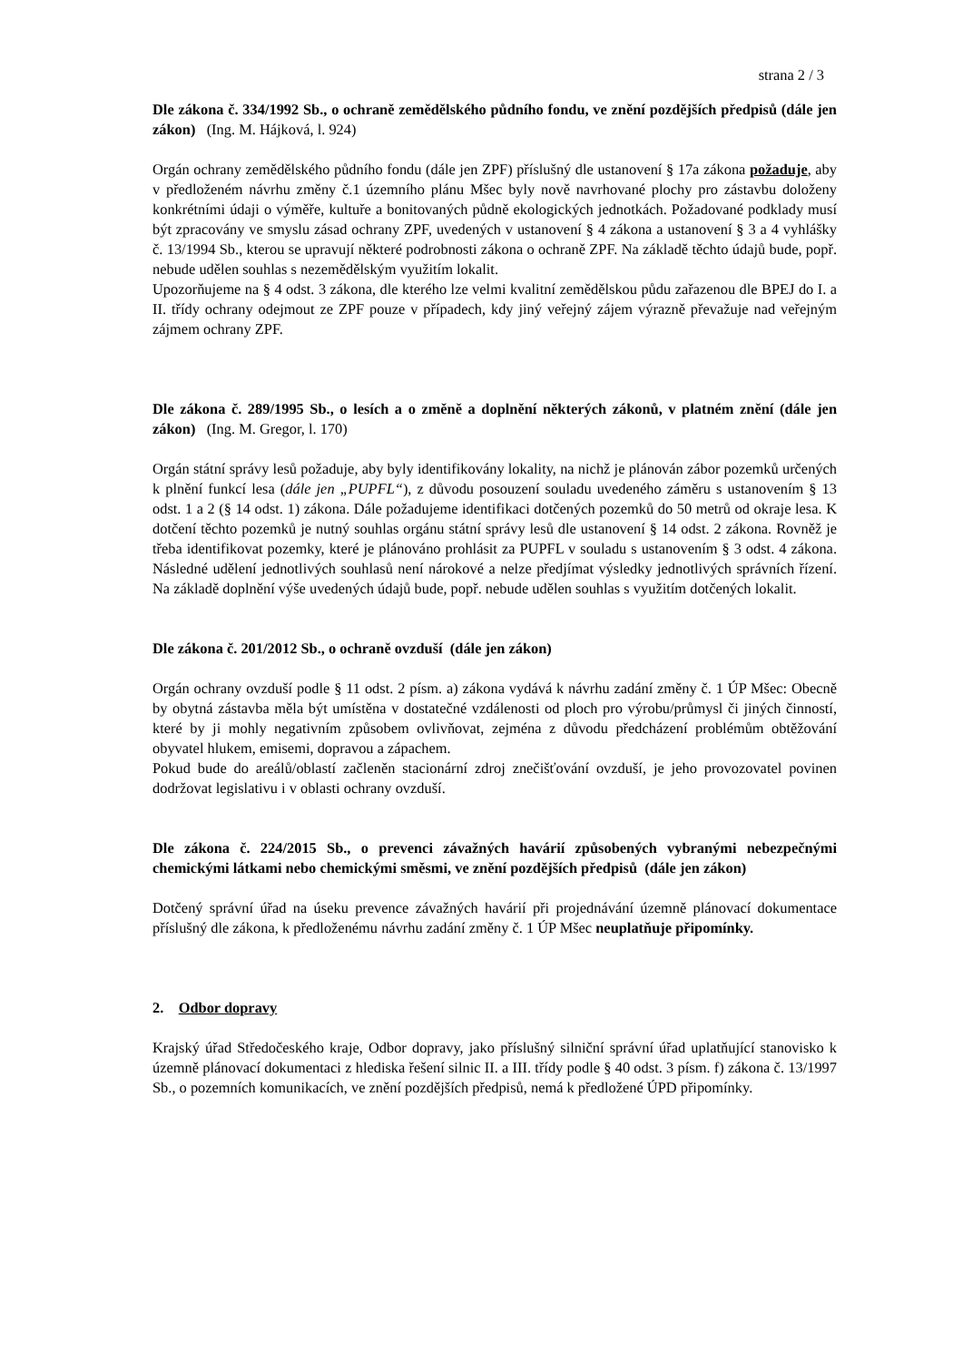strana 2 / 3
Dle zákona č. 334/1992 Sb., o ochraně zemědělského půdního fondu, ve znění pozdějších předpisů (dále jen zákon) (Ing. M. Hájková, l. 924)
Orgán ochrany zemědělského půdního fondu (dále jen ZPF) příslušný dle ustanovení § 17a zákona požaduje, aby v předloženém návrhu změny č.1 územního plánu Mšec byly nově navrhované plochy pro zástavbu doloženy konkrétními údaji o výměře, kultuře a bonitovaných půdně ekologických jednotkách. Požadované podklady musí být zpracovány ve smyslu zásad ochrany ZPF, uvedených v ustanovení § 4 zákona a ustanovení § 3 a 4 vyhlášky č. 13/1994 Sb., kterou se upravují některé podrobnosti zákona o ochraně ZPF. Na základě těchto údajů bude, popř. nebude udělen souhlas s nezemědělským využitím lokalit.
Upozorňujeme na § 4 odst. 3 zákona, dle kterého lze velmi kvalitní zemědělskou půdu zařazenou dle BPEJ do I. a II. třídy ochrany odejmout ze ZPF pouze v případech, kdy jiný veřejný zájem výrazně převažuje nad veřejným zájmem ochrany ZPF.
Dle zákona č. 289/1995 Sb., o lesích a o změně a doplnění některých zákonů, v platném znění (dále jen zákon) (Ing. M. Gregor, l. 170)
Orgán státní správy lesů požaduje, aby byly identifikovány lokality, na nichž je plánován zábor pozemků určených k plnění funkcí lesa (dále jen „PUPFL“), z důvodu posouzení souladu uvedeného záměru s ustanovením § 13 odst. 1 a 2 (§ 14 odst. 1) zákona. Dále požadujeme identifikaci dotčených pozemků do 50 metrů od okraje lesa. K dotčení těchto pozemků je nutný souhlas orgánu státní správy lesů dle ustanovení § 14 odst. 2 zákona. Rovněž je třeba identifikovat pozemky, které je plánováno prohlásit za PUPFL v souladu s ustanovením § 3 odst. 4 zákona. Následné udělení jednotlivých souhlasů není nárokové a nelze předjímat výsledky jednotlivých správních řízení. Na základě doplnění výše uvedených údajů bude, popř. nebude udělen souhlas s využitím dotčených lokalit.
Dle zákona č. 201/2012 Sb., o ochraně ovzduší (dále jen zákon)
Orgán ochrany ovzduší podle § 11 odst. 2 písm. a) zákona vydává k návrhu zadání změny č. 1 ÚP Mšec: Obecně by obytná zástavba měla být umístěna v dostatečné vzdálenosti od ploch pro výrobu/průmysl či jiných činností, které by ji mohly negativním způsobem ovlivňovat, zejména z důvodu předcházení problémům obtěžování obyvatel hlukem, emisemi, dopravou a zápachem.
Pokud bude do areálů/oblastí začleněn stacionární zdroj znečišťování ovzduší, je jeho provozovatel povinen dodržovat legislativu i v oblasti ochrany ovzduší.
Dle zákona č. 224/2015 Sb., o prevenci závažných havárií způsobených vybranými nebezpečnými chemickými látkami nebo chemickými směsmi, ve znění pozdějších předpisů (dále jen zákon)
Dotčený správní úřad na úseku prevence závažných havárií při projednávání územně plánovací dokumentace příslušný dle zákona, k předloženému návrhu zadání změny č. 1 ÚP Mšec neuplatňuje připomínky.
2. Odbor dopravy
Krajský úřad Středočeského kraje, Odbor dopravy, jako příslušný silniční správní úřad uplatňující stanovisko k územně plánovací dokumentaci z hlediska řešení silnic II. a III. třídy podle § 40 odst. 3 písm. f) zákona č. 13/1997 Sb., o pozemních komunikacích, ve znění pozdějších předpisů, nemá k předložené ÚPD připomínky.